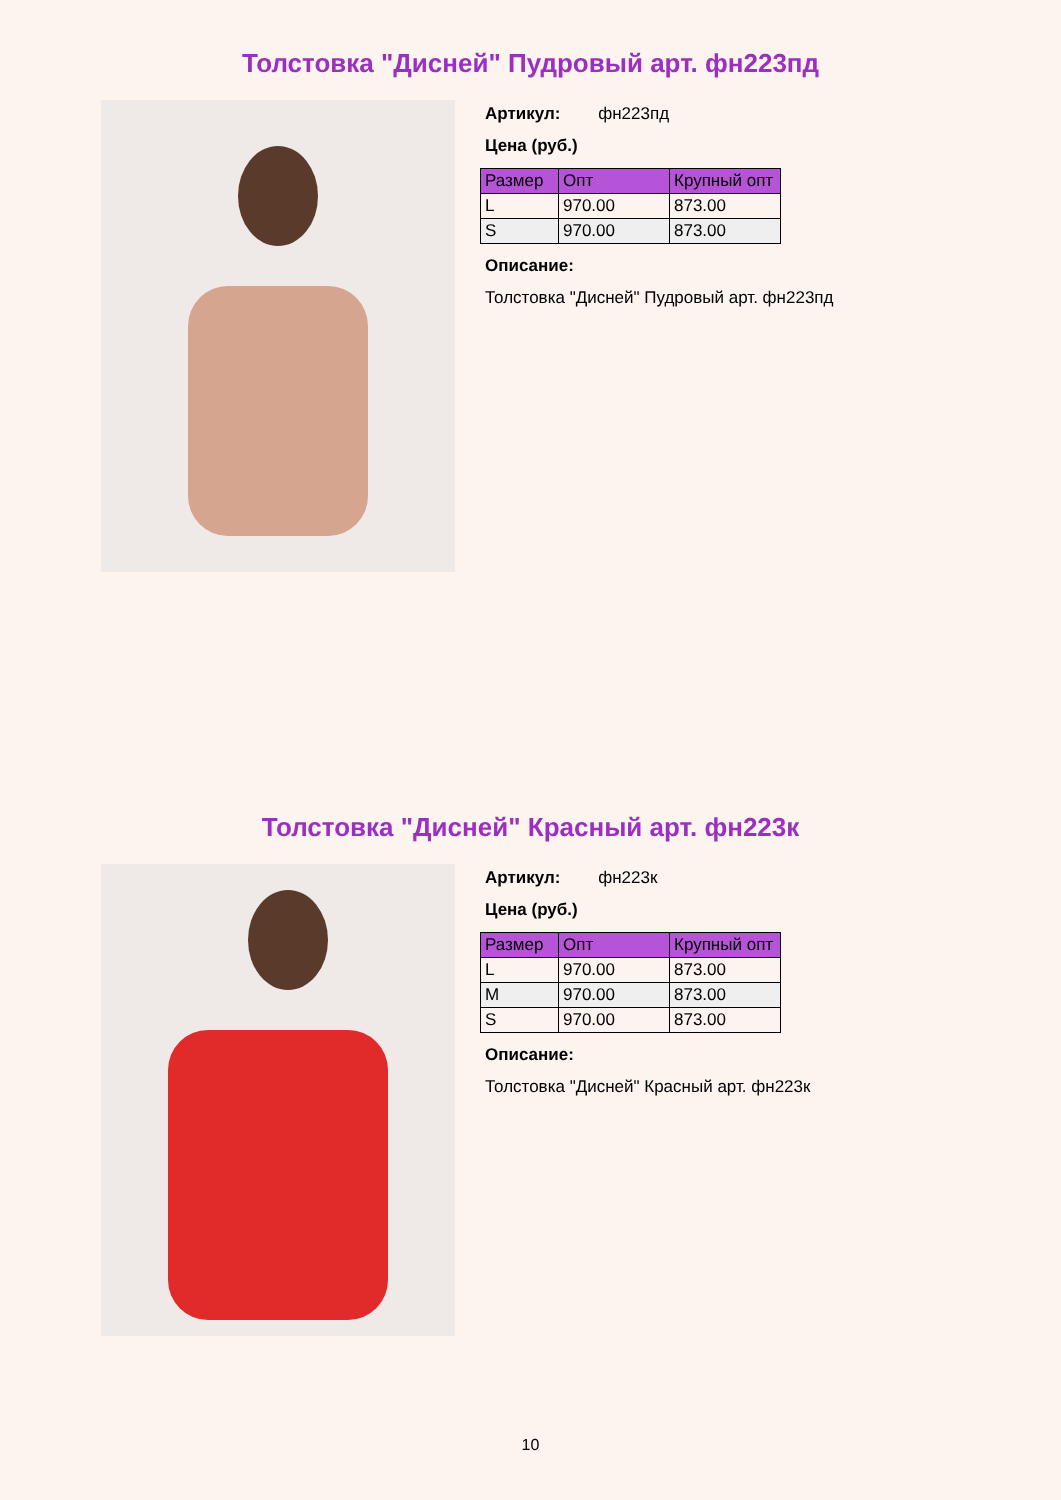Толстовка "Дисней" Пудровый арт. фн223пд
Артикул: фн223пд
Цена (руб.)
| Размер | Опт | Крупный опт |
| --- | --- | --- |
| L | 970.00 | 873.00 |
| S | 970.00 | 873.00 |
Описание:
Толстовка "Дисней" Пудровый арт. фн223пд
Толстовка "Дисней" Красный арт. фн223к
Артикул: фн223к
Цена (руб.)
| Размер | Опт | Крупный опт |
| --- | --- | --- |
| L | 970.00 | 873.00 |
| M | 970.00 | 873.00 |
| S | 970.00 | 873.00 |
Описание:
Толстовка "Дисней" Красный арт. фн223к
10